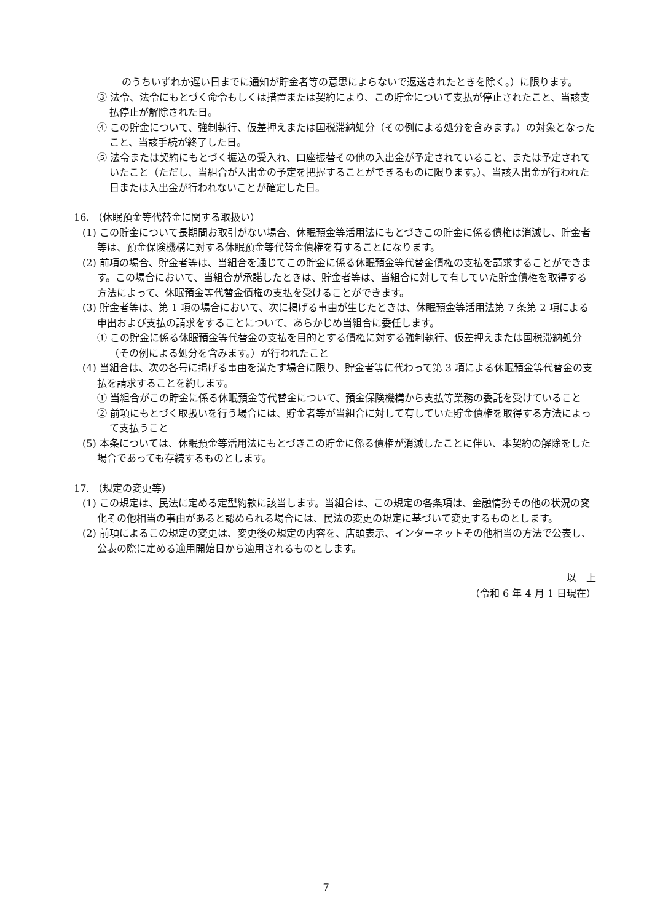のうちいずれか遅い日までに通知が貯金者等の意思によらないで返送されたときを除く。）に限ります。
③ 法令、法令にもとづく命令もしくは措置または契約により、この貯金について支払が停止されたこと、当該支払停止が解除された日。
④ この貯金について、強制執行、仮差押えまたは国税滞納処分（その例による処分を含みます。）の対象となったこと、当該手続が終了した日。
⑤ 法令または契約にもとづく振込の受入れ、口座振替その他の入出金が予定されていること、または予定されていたこと（ただし、当組合が入出金の予定を把握することができるものに限ります。）、当該入出金が行われた日または入出金が行われないことが確定した日。
16. （休眠預金等代替金に関する取扱い）
(1) この貯金について長期間お取引がない場合、休眠預金等活用法にもとづきこの貯金に係る債権は消滅し、貯金者等は、預金保険機構に対する休眠預金等代替金債権を有することになります。
(2) 前項の場合、貯金者等は、当組合を通じてこの貯金に係る休眠預金等代替金債権の支払を請求することができます。この場合において、当組合が承諾したときは、貯金者等は、当組合に対して有していた貯金債権を取得する方法によって、休眠預金等代替金債権の支払を受けることができます。
(3) 貯金者等は、第 1 項の場合において、次に掲げる事由が生じたときは、休眠預金等活用法第 7 条第 2 項による申出および支払の請求をすることについて、あらかじめ当組合に委任します。
① この貯金に係る休眠預金等代替金の支払を目的とする債権に対する強制執行、仮差押えまたは国税滞納処分（その例による処分を含みます。）が行われたこと
(4) 当組合は、次の各号に掲げる事由を満たす場合に限り、貯金者等に代わって第 3 項による休眠預金等代替金の支払を請求することを約します。
① 当組合がこの貯金に係る休眠預金等代替金について、預金保険機構から支払等業務の委託を受けていること
② 前項にもとづく取扱いを行う場合には、貯金者等が当組合に対して有していた貯金債権を取得する方法によって支払うこと
(5) 本条については、休眠預金等活用法にもとづきこの貯金に係る債権が消滅したことに伴い、本契約の解除をした場合であっても存続するものとします。
17. （規定の変更等）
(1) この規定は、民法に定める定型約款に該当します。当組合は、この規定の各条項は、金融情勢その他の状況の変化その他相当の事由があると認められる場合には、民法の変更の規定に基づいて変更するものとします。
(2) 前項によるこの規定の変更は、変更後の規定の内容を、店頭表示、インターネットその他相当の方法で公表し、公表の際に定める適用開始日から適用されるものとします。
以　上
（令和 6 年 4 月 1 日現在）
7